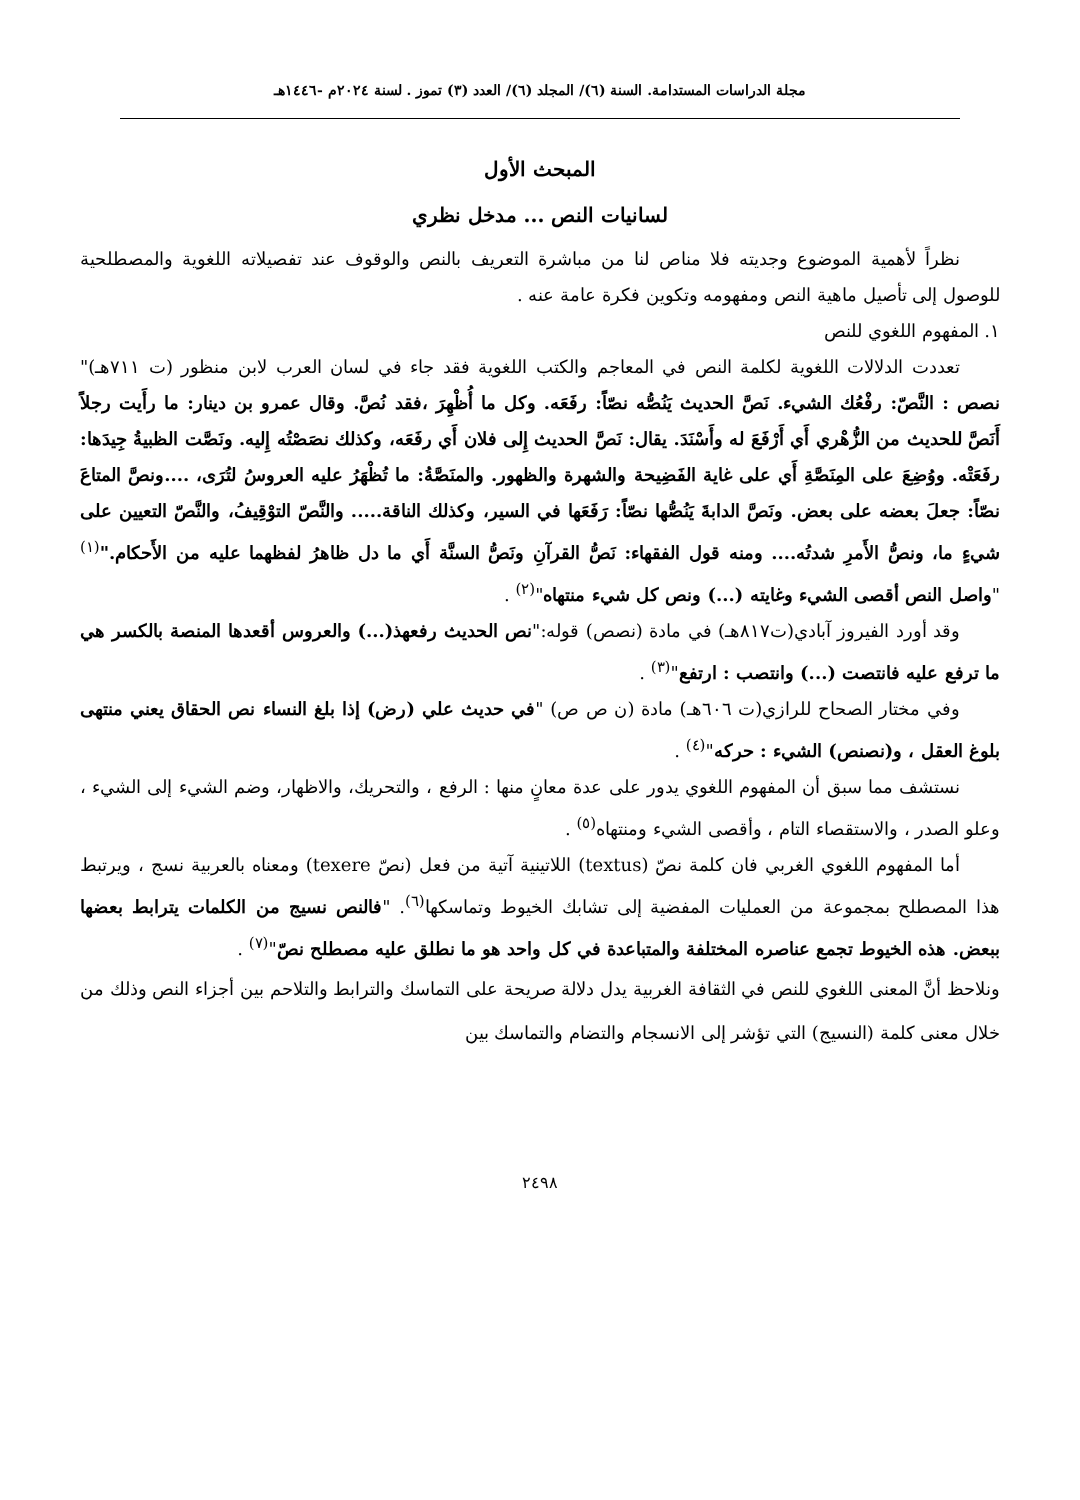مجلة الدراسات المستدامة. السنة (٦)/ المجلد (٦)/ العدد (٣) تموز . لسنة ٢٠٢٤م -١٤٤٦هـ
المبحث الأول
لسانيات النص ... مدخل نظري
نظراً لأهمية الموضوع وجديته فلا مناص لنا من مباشرة التعريف بالنص والوقوف عند تفصيلاته اللغوية والمصطلحية للوصول إلى تأصيل ماهية النص ومفهومه وتكوين فكرة عامة عنه .
١. المفهوم اللغوي للنص
تعددت الدلالات اللغوية لكلمة النص في المعاجم والكتب اللغوية فقد جاء في لسان العرب لابن منظور (ت ٧١١هـ)" نصص : النَّصّ: رفْعُك الشيء. نَصَّ الحديث يَنُصُّه نصّاً: رفَعَه. وكل ما أُظْهِرَ ،فقد نُصَّ. وقال عمرو بن دينار: ما رأَيت رجلاً أَنَصَّ للحديث من الزُّهْري أَي أَرْفَعَ له وأَسْنَدَ. يقال: نَصَّ الحديث إِلى فلان أَي رفَعَه، وكذلك نصَصْتُه إِليه. ونَصَّت الظبيةُ جِيدَها: رفَعَتْه. ووُضِعَ على المِنَصَّةِ أَي على غاية الفَضِيحة والشهرة والظهور. والمنَصَّةُ: ما تُظْهَرُ عليه العروسُ لتُرَى، ....ونصَّ المتاعَ نصّاً: جعلَ بعضه على بعض. ونَصَّ الدابةَ يَنُصُّها نصّاً: رَفَعَها في السير، وكذلك الناقة..... والنَّصّ التوْقِيفُ، والنَّصّ التعيين على شيءٍ ما، ونصُّ الأَمرِ شدتُه.... ومنه قول الفقهاء: نَصُّ القرآنِ ونَصُّ السنَّة أَي ما دل ظاهرُ لفظهما عليه من الأَحكام."<sup>(١)</sup> "واصل النص أقصى الشيء وغايته (...) ونص كل شيء منتهاه"<sup>(٢)</sup> .
وقد أورد الفيروز آبادي(ت٨١٧هـ) في مادة (نصص) قوله:"نص الحديث رفعهذ(...) والعروس أقعدها المنصة بالكسر هي ما ترفع عليه فانتصت (...) وانتصب : ارتفع"<sup>(٣)</sup> .
وفي مختار الصحاح للرازي(ت ٦٠٦هـ) مادة (ن ص ص) "في حديث علي (رض) إذا بلغ النساء نص الحقاق يعني منتهى بلوغ العقل ، و(نصنص) الشيء : حركه"<sup>(٤)</sup> .
نستشف مما سبق أن المفهوم اللغوي يدور على عدة معانٍ منها : الرفع ، والتحريك، والاظهار، وضم الشيء إلى الشيء ، وعلو الصدر ، والاستقصاء التام ، وأقصى الشيء ومنتهاه<sup>(٥)</sup> .
أما المفهوم اللغوي الغربي فان كلمة نصّ (textus) اللاتينية آتية من فعل (نصّ texere) ومعناه بالعربية نسج ، ويرتبط هذا المصطلح بمجموعة من العمليات المفضية إلى تشابك الخيوط وتماسكها<sup>(٦)</sup>. "فالنص نسيج من الكلمات يترابط بعضها ببعض. هذه الخيوط تجمع عناصره المختلفة والمتباعدة في كل واحد هو ما نطلق عليه مصطلح نصّ"<sup>(٧)</sup> .
ونلاحظ أنَّ المعنى اللغوي للنص في الثقافة الغربية يدل دلالة صريحة على التماسك والترابط والتلاحم بين أجزاء النص وذلك من خلال معنى كلمة (النسيج) التي تؤشر إلى الانسجام والتضام والتماسك بين
٢٤٩٨